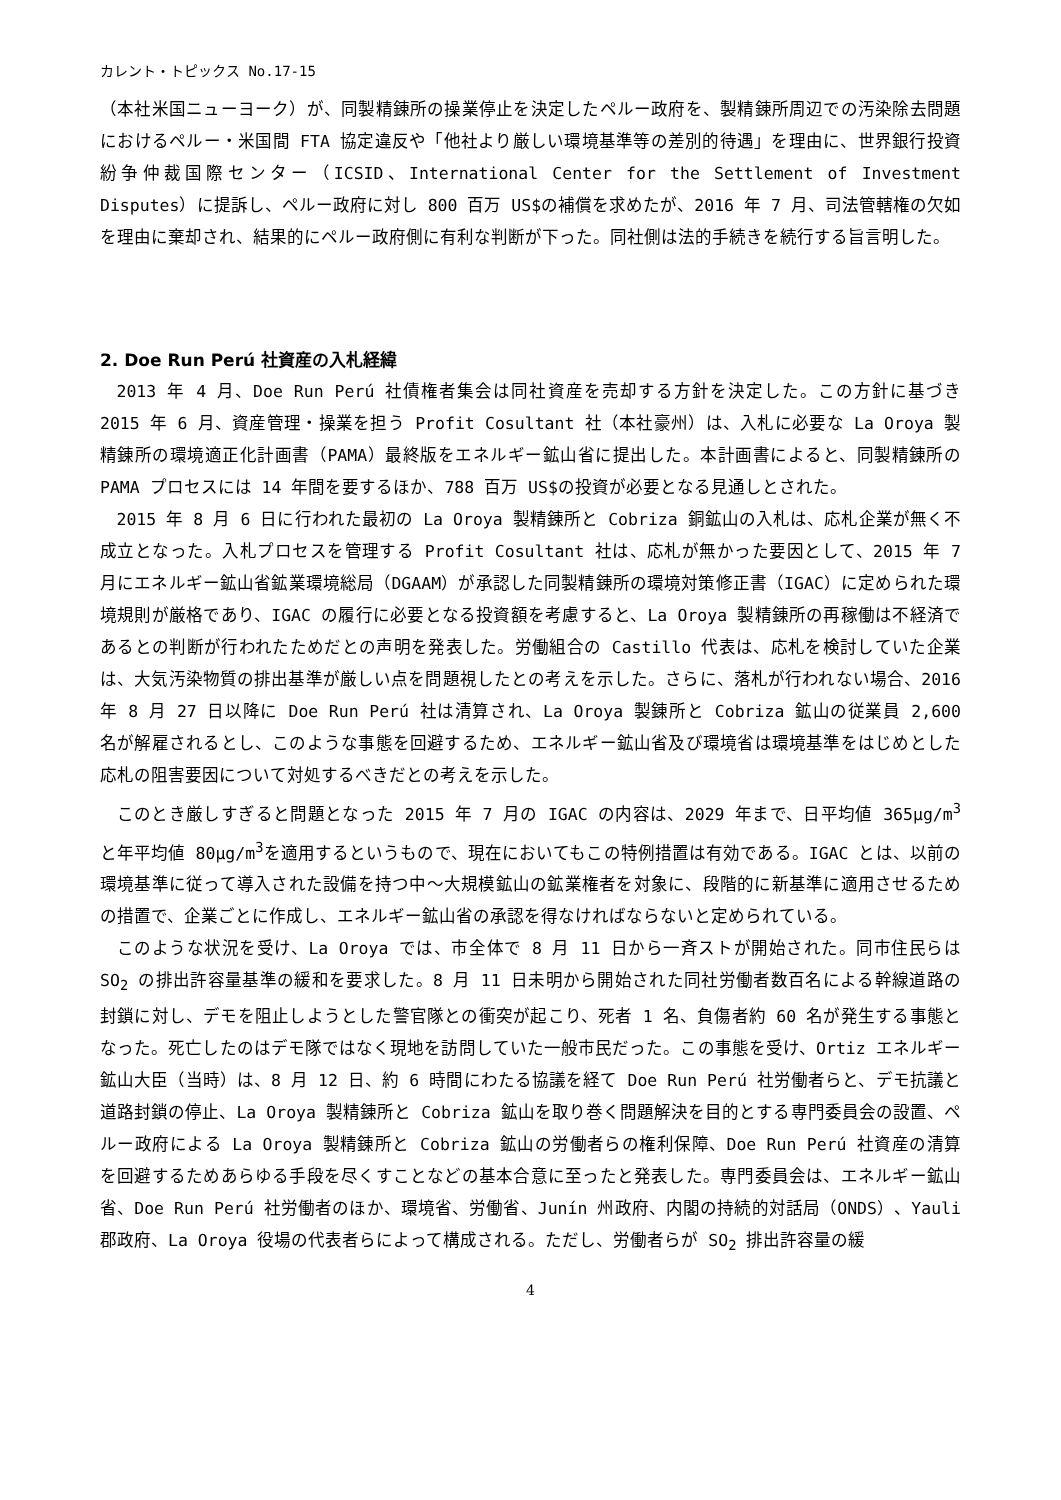カレント・トピックス No.17-15
（本社米国ニューヨーク）が、同製精錬所の操業停止を決定したペルー政府を、製精錬所周辺での汚染除去問題におけるペルー・米国間 FTA 協定違反や「他社より厳しい環境基準等の差別的待遇」を理由に、世界銀行投資紛争仲裁国際センター（ICSID、International Center for the Settlement of Investment Disputes）に提訴し、ペルー政府に対し 800 百万 US$の補償を求めたが、2016 年 7 月、司法管轄権の欠如を理由に棄却され、結果的にペルー政府側に有利な判断が下った。同社側は法的手続きを続行する旨言明した。
2. Doe Run Perú 社資産の入札経緯
2013 年 4 月、Doe Run Perú 社債権者集会は同社資産を売却する方針を決定した。この方針に基づき 2015 年 6 月、資産管理・操業を担う Profit Cosultant 社（本社豪州）は、入札に必要な La Oroya 製精錬所の環境適正化計画書（PAMA）最終版をエネルギー鉱山省に提出した。本計画書によると、同製精錬所の PAMA プロセスには 14 年間を要するほか、788 百万 US$の投資が必要となる見通しとされた。
2015 年 8 月 6 日に行われた最初の La Oroya 製精錬所と Cobriza 銅鉱山の入札は、応札企業が無く不成立となった。入札プロセスを管理する Profit Cosultant 社は、応札が無かった要因として、2015 年 7 月にエネルギー鉱山省鉱業環境総局（DGAAM）が承認した同製精錬所の環境対策修正書（IGAC）に定められた環境規則が厳格であり、IGAC の履行に必要となる投資額を考慮すると、La Oroya 製精錬所の再稼働は不経済であるとの判断が行われたためだとの声明を発表した。労働組合の Castillo 代表は、応札を検討していた企業は、大気汚染物質の排出基準が厳しい点を問題視したとの考えを示した。さらに、落札が行われない場合、2016 年 8 月 27 日以降に Doe Run Perú 社は清算され、La Oroya 製錬所と Cobriza 鉱山の従業員 2,600 名が解雇されるとし、このような事態を回避するため、エネルギー鉱山省及び環境省は環境基準をはじめとした応札の阻害要因について対処するべきだとの考えを示した。
このとき厳しすぎると問題となった 2015 年 7 月の IGAC の内容は、2029 年まで、日平均値 365μg/m<sup>3</sup>と年平均値 80μg/m<sup>3</sup>を適用するというもので、現在においてもこの特例措置は有効である。IGAC とは、以前の環境基準に従って導入された設備を持つ中～大規模鉱山の鉱業権者を対象に、段階的に新基準に適用させるための措置で、企業ごとに作成し、エネルギー鉱山省の承認を得なければならないと定められている。
このような状況を受け、La Oroya では、市全体で 8 月 11 日から一斉ストが開始された。同市住民らは SO<sub>2</sub> の排出許容量基準の緩和を要求した。8 月 11 日未明から開始された同社労働者数百名による幹線道路の封鎖に対し、デモを阻止しようとした警官隊との衝突が起こり、死者 1 名、負傷者約 60 名が発生する事態となった。死亡したのはデモ隊ではなく現地を訪問していた一般市民だった。この事態を受け、Ortiz エネルギー鉱山大臣（当時）は、8 月 12 日、約 6 時間にわたる協議を経て Doe Run Perú 社労働者らと、デモ抗議と道路封鎖の停止、La Oroya 製精錬所と Cobriza 鉱山を取り巻く問題解決を目的とする専門委員会の設置、ペルー政府による La Oroya 製精錬所と Cobriza 鉱山の労働者らの権利保障、Doe Run Perú 社資産の清算を回避するためあらゆる手段を尽くすことなどの基本合意に至ったと発表した。専門委員会は、エネルギー鉱山省、Doe Run Perú 社労働者のほか、環境省、労働省、Junín 州政府、内閣の持続的対話局（ONDS）、Yauli 郡政府、La Oroya 役場の代表者らによって構成される。ただし、労働者らが SO<sub>2</sub> 排出許容量の緩
4